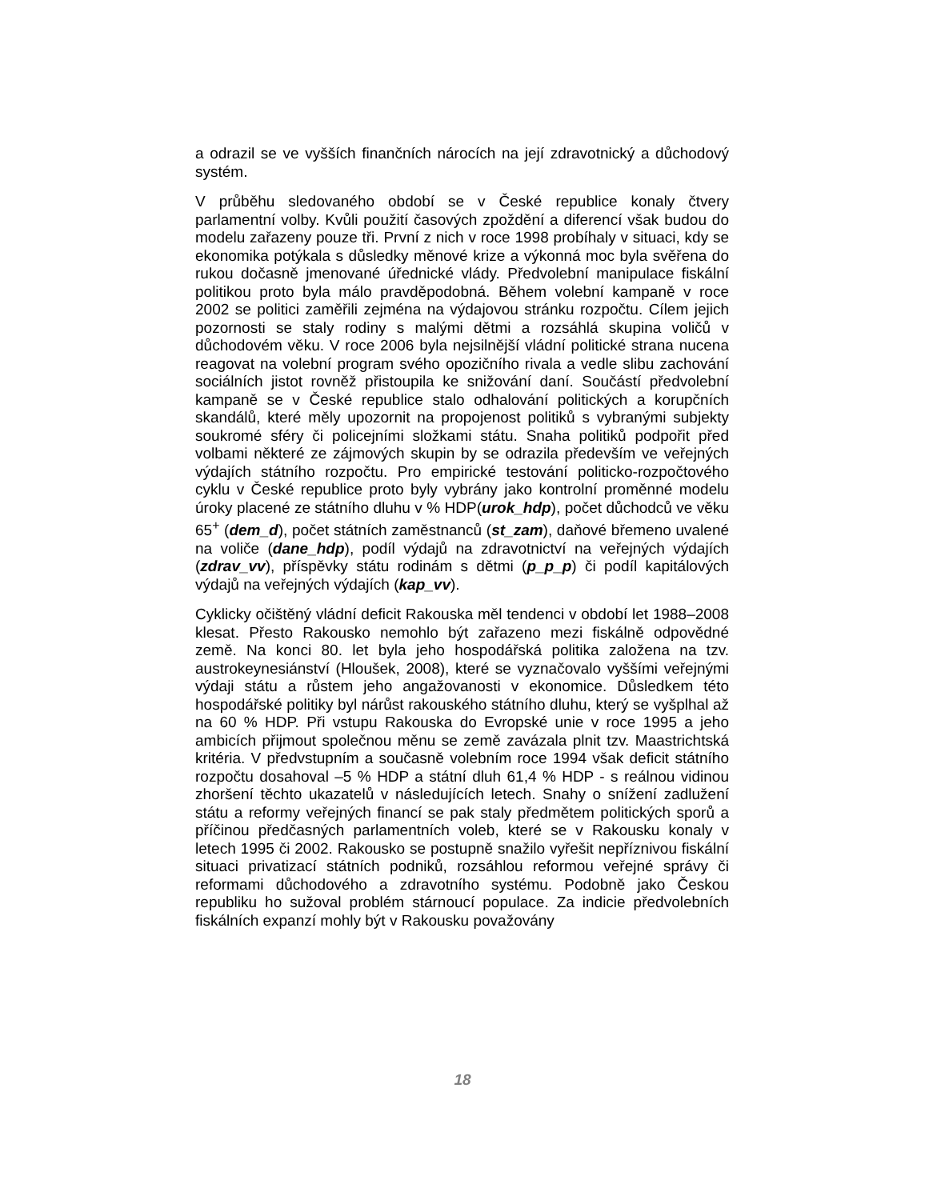a odrazil se ve vyšších finančních nárocích na její zdravotnický a důchodový systém.
V průběhu sledovaného období se v České republice konaly čtvery parlamentní volby. Kvůli použití časových zpoždění a diferencí však budou do modelu zařazeny pouze tři. První z nich v roce 1998 probíhaly v situaci, kdy se ekonomika potýkala s důsledky měnové krize a výkonná moc byla svěřena do rukou dočasně jmenované úřednické vlády. Předvolební manipulace fiskální politikou proto byla málo pravděpodobná. Během volební kampaně v roce 2002 se politici zaměřili zejména na výdajovou stránku rozpočtu. Cílem jejich pozornosti se staly rodiny s malými dětmi a rozsáhlá skupina voličů v důchodovém věku. V roce 2006 byla nejsilnější vládní politické strana nucena reagovat na volební program svého opozičního rivala a vedle slibu zachování sociálních jistot rovněž přistoupila ke snižování daní. Součástí předvolební kampaně se v České republice stalo odhalování politických a korupčních skandálů, které měly upozornit na propojenost politiků s vybranými subjekty soukromé sféry či policejními složkami státu. Snaha politiků podpořit před volbami některé ze zájmových skupin by se odrazila především ve veřejných výdajích státního rozpočtu. Pro empirické testování politicko-rozpočtového cyklu v České republice proto byly vybrány jako kontrolní proměnné modelu úroky placené ze státního dluhu v % HDP(urok_hdp), počet důchodců ve věku 65<sup>+</sup> (dem_d), počet státních zaměstnanců (st_zam), daňové břemeno uvalené na voliče (dane_hdp), podíl výdajů na zdravotnictví na veřejných výdajích (zdrav_vv), příspěvky státu rodinám s dětmi (p_p_p) či podíl kapitálových výdajů na veřejných výdajích (kap_vv).
Cyklicky očištěný vládní deficit Rakouska měl tendenci v období let 1988–2008 klesat. Přesto Rakousko nemohlo být zařazeno mezi fiskálně odpovědné země. Na konci 80. let byla jeho hospodářská politika založena na tzv. austrokeynesiánství (Hloušek, 2008), které se vyznačovalo vyššími veřejnými výdaji státu a růstem jeho angažovanosti v ekonomice. Důsledkem této hospodářské politiky byl nárůst rakouského státního dluhu, který se vyšplhal až na 60 % HDP. Při vstupu Rakouska do Evropské unie v roce 1995 a jeho ambicích přijmout společnou měnu se země zavázala plnit tzv. Maastrichtská kritéria. V předvstupním a současně volebním roce 1994 však deficit státního rozpočtu dosahoval –5 % HDP a státní dluh 61,4 % HDP - s reálnou vidinou zhoršení těchto ukazatelů v následujících letech. Snahy o snížení zadlužení státu a reformy veřejných financí se pak staly předmětem politických sporů a příčinou předčasných parlamentních voleb, které se v Rakousku konaly v letech 1995 či 2002. Rakousko se postupně snažilo vyřešit nepříznivou fiskální situaci privatizací státních podniků, rozsáhlou reformou veřejné správy či reformami důchodového a zdravotního systému. Podobně jako Českou republiku ho sužoval problém stárnoucí populace. Za indicie předvolebních fiskálních expanzí mohly být v Rakousku považovány
18